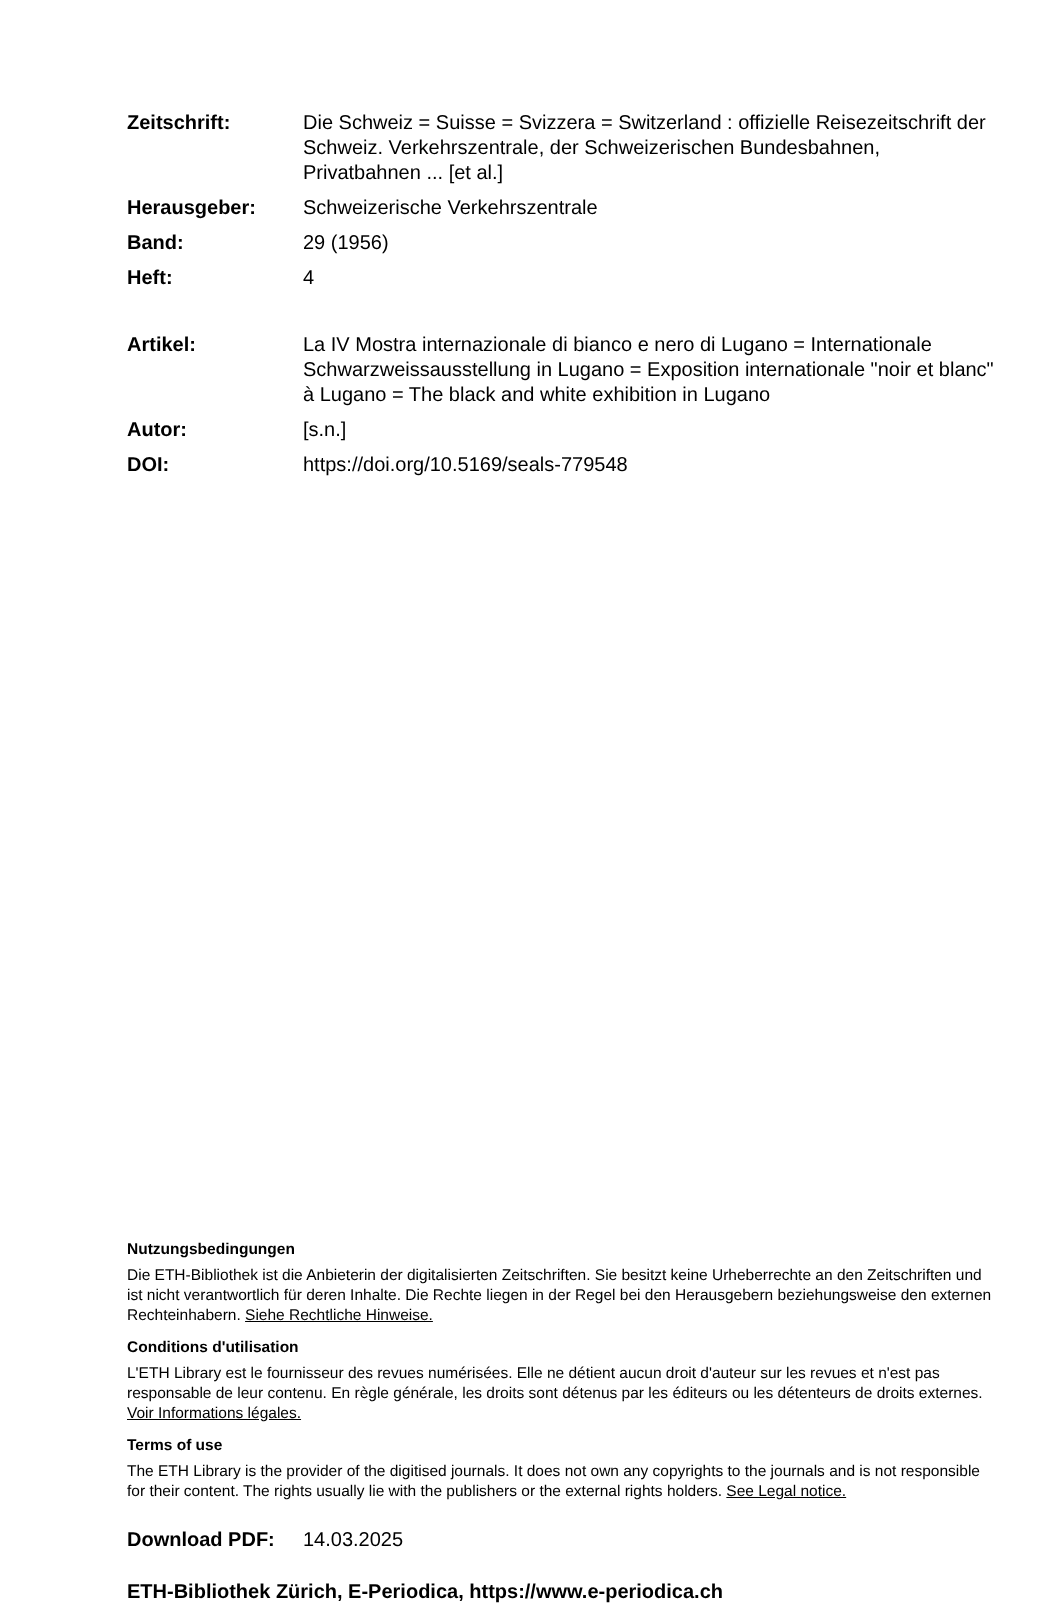Zeitschrift: Die Schweiz = Suisse = Svizzera = Switzerland : offizielle Reisezeitschrift der Schweiz. Verkehrszentrale, der Schweizerischen Bundesbahnen, Privatbahnen ... [et al.]
Herausgeber: Schweizerische Verkehrszentrale
Band: 29 (1956)
Heft: 4
Artikel: La IV Mostra internazionale di bianco e nero di Lugano = Internationale Schwarzweissausstellung in Lugano = Exposition internationale "noir et blanc" à Lugano = The black and white exhibition in Lugano
Autor: [s.n.]
DOI: https://doi.org/10.5169/seals-779548
Nutzungsbedingungen
Die ETH-Bibliothek ist die Anbieterin der digitalisierten Zeitschriften. Sie besitzt keine Urheberrechte an den Zeitschriften und ist nicht verantwortlich für deren Inhalte. Die Rechte liegen in der Regel bei den Herausgebern beziehungsweise den externen Rechteinhabern. Siehe Rechtliche Hinweise.
Conditions d'utilisation
L'ETH Library est le fournisseur des revues numérisées. Elle ne détient aucun droit d'auteur sur les revues et n'est pas responsable de leur contenu. En règle générale, les droits sont détenus par les éditeurs ou les détenteurs de droits externes. Voir Informations légales.
Terms of use
The ETH Library is the provider of the digitised journals. It does not own any copyrights to the journals and is not responsible for their content. The rights usually lie with the publishers or the external rights holders. See Legal notice.
Download PDF: 14.03.2025
ETH-Bibliothek Zürich, E-Periodica, https://www.e-periodica.ch